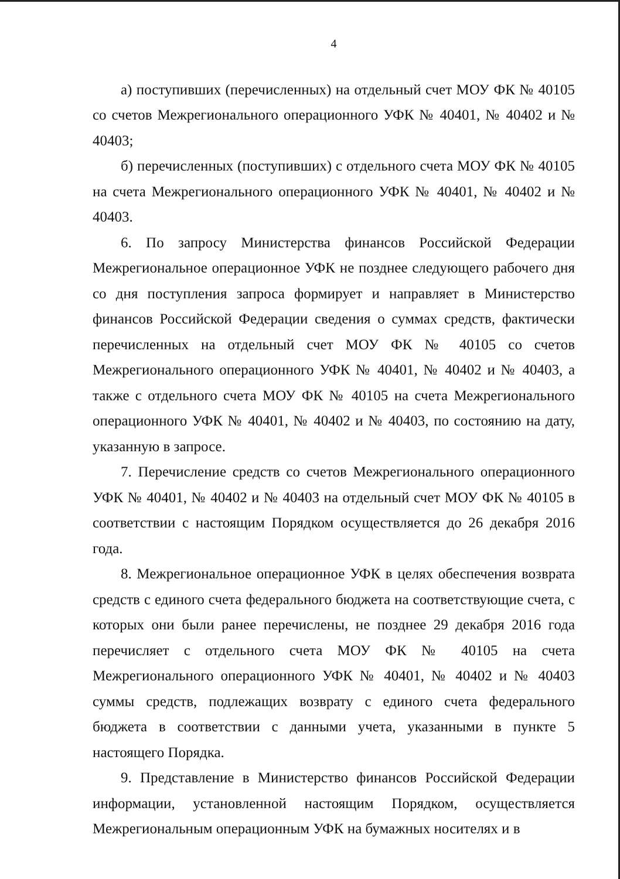4
а) поступивших (перечисленных) на отдельный счет МОУ ФК № 40105 со счетов Межрегионального операционного УФК № 40401, № 40402 и № 40403;
б) перечисленных (поступивших) с отдельного счета МОУ ФК № 40105 на счета Межрегионального операционного УФК № 40401, № 40402 и № 40403.
6. По запросу Министерства финансов Российской Федерации Межрегиональное операционное УФК не позднее следующего рабочего дня со дня поступления запроса формирует и направляет в Министерство финансов Российской Федерации сведения о суммах средств, фактически перечисленных на отдельный счет МОУ ФК № 40105 со счетов Межрегионального операционного УФК № 40401, № 40402 и № 40403, а также с отдельного счета МОУ ФК № 40105 на счета Межрегионального операционного УФК № 40401, № 40402 и № 40403, по состоянию на дату, указанную в запросе.
7. Перечисление средств со счетов Межрегионального операционного УФК № 40401, № 40402 и № 40403 на отдельный счет МОУ ФК № 40105 в соответствии с настоящим Порядком осуществляется до 26 декабря 2016 года.
8. Межрегиональное операционное УФК в целях обеспечения возврата средств с единого счета федерального бюджета на соответствующие счета, с которых они были ранее перечислены, не позднее 29 декабря 2016 года перечисляет с отдельного счета МОУ ФК № 40105 на счета Межрегионального операционного УФК № 40401, № 40402 и № 40403 суммы средств, подлежащих возврату с единого счета федерального бюджета в соответствии с данными учета, указанными в пункте 5 настоящего Порядка.
9. Представление в Министерство финансов Российской Федерации информации, установленной настоящим Порядком, осуществляется Межрегиональным операционным УФК на бумажных носителях и в